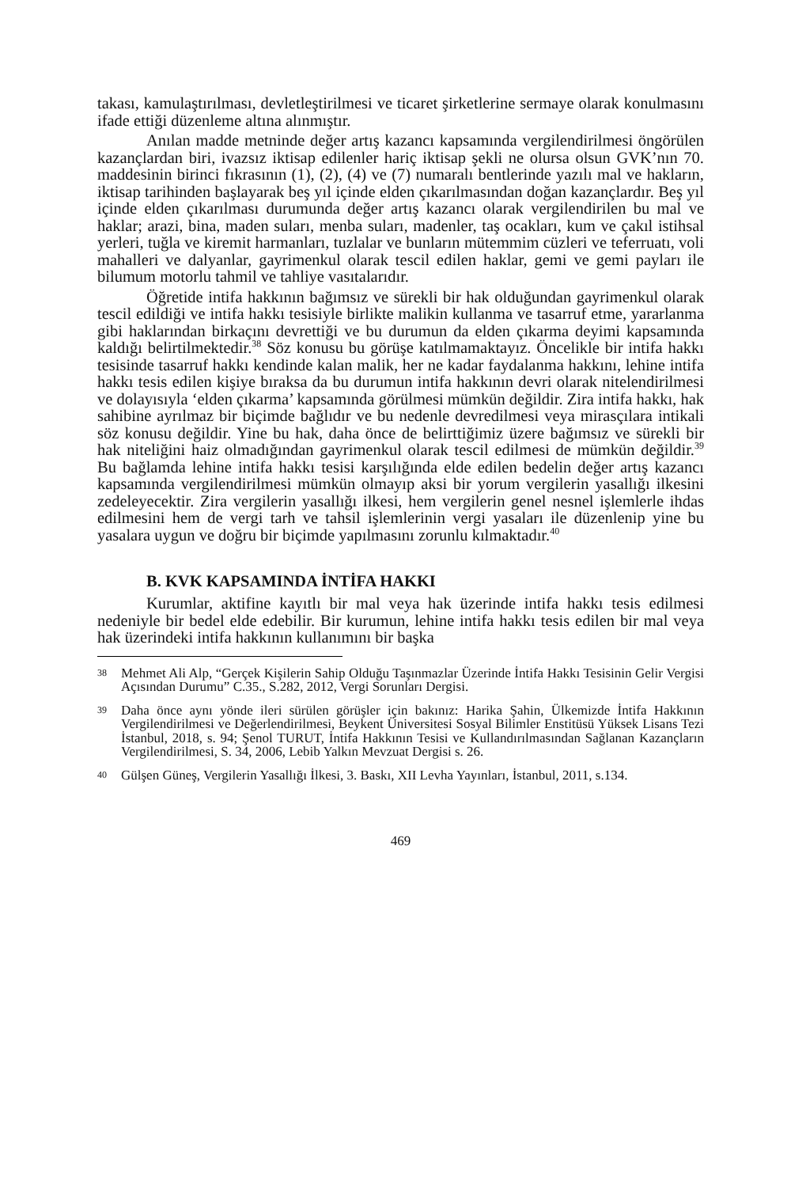takası, kamulaştırılması, devletleştirilmesi ve ticaret şirketlerine sermaye olarak konulmasını ifade ettiği düzenleme altına alınmıştır.
Anılan madde metninde değer artış kazancı kapsamında vergilendirilmesi öngörülen kazançlardan biri, ivazsız iktisap edilenler hariç iktisap şekli ne olursa olsun GVK’nın 70. maddesinin birinci fıkrasının (1), (2), (4) ve (7) numaralı bentlerinde yazılı mal ve hakların, iktisap tarihinden başlayarak beş yıl içinde elden çıkarılmasından doğan kazançlardır. Beş yıl içinde elden çıkarılması durumunda değer artış kazancı olarak vergilendirilen bu mal ve haklar; arazi, bina, maden suları, menba suları, madenler, taş ocakları, kum ve çakıl istihsal yerleri, tuğla ve kiremit harmanları, tuzlalar ve bunların mütemmim cüzleri ve teferruatı, voli mahalleri ve dalyanlar, gayrimenkul olarak tescil edilen haklar, gemi ve gemi payları ile bilumum motorlu tahmil ve tahliye vasıtalarıdır.
Öğretide intifa hakkının bağımsız ve sürekli bir hak olduğundan gayrimenkul olarak tescil edildiği ve intifa hakkı tesisiyle birlikte malikin kullanma ve tasarruf etme, yararlanma gibi haklarından birkaçını devrettiği ve bu durumun da elden çıkarma deyimi kapsamında kaldığı belirtilmektedir.<sup>38</sup> Söz konusu bu görüşe katılmamaktayız. Öncelikle bir intifa hakkı tesisinde tasarruf hakkı kendinde kalan malik, her ne kadar faydalanma hakkını, lehine intifa hakkı tesis edilen kişiye bıraksa da bu durumun intifa hakkının devri olarak nitelendirilmesi ve dolayısıyla ‘elden çıkarma’ kapsamında görülmesi mümkün değildir. Zira intifa hakkı, hak sahibine ayrılmaz bir biçimde bağlıdır ve bu nedenle devredilmesi veya mirasçılara intikali söz konusu değildir. Yine bu hak, daha önce de belirttiğimiz üzere bağımsız ve sürekli bir hak niteliğini haiz olmadığından gayrimenkul olarak tescil edilmesi de mümkün değildir.<sup>39</sup> Bu bağlamda lehine intifa hakkı tesisi karşılığında elde edilen bedelin değer artış kazancı kapsamında vergilendirilmesi mümkün olmayıp aksi bir yorum vergilerin yasallığı ilkesini zedeleyecektir. Zira vergilerin yasallığı ilkesi, hem vergilerin genel nesnel işlemlerle ihdas edilmesini hem de vergi tarh ve tahsil işlemlerinin vergi yasaları ile düzenlenip yine bu yasalara uygun ve doğru bir biçimde yapılmasını zorunlu kılmaktadır.<sup>40</sup>
B. KVK KAPSAMINDA İNTİFA HAKKI
Kurumlar, aktifine kayıtlı bir mal veya hak üzerinde intifa hakkı tesis edilmesi nedeniyle bir bedel elde edebilir. Bir kurumun, lehine intifa hakkı tesis edilen bir mal veya hak üzerindeki intifa hakkının kullanımını bir başka
38
Mehmet Ali Alp, “Gerçek Kişilerin Sahip Olduğu Taşınmazlar Üzerinde İntifa Hakkı Tesisinin Gelir Vergisi Açısından Durumu” C.35., S.282, 2012, Vergi Sorunları Dergisi.
39
Daha önce aynı yönde ileri sürülen görüşler için bakınız: Harika Şahin, Ülkemizde İntifa Hakkının Vergilendirilmesi ve Değerlendirilmesi, Beykent Üniversitesi Sosyal Bilimler Enstitüsü Yüksek Lisans Tezi İstanbul, 2018, s. 94; Şenol TURUT, İntifa Hakkının Tesisi ve Kullandırılmasından Sağlanan Kazançların Vergilendirilmesi, S. 34, 2006, Lebib Yalkın Mevzuat Dergisi s. 26.
40
Gülşen Güneş, Vergilerin Yasallığı İlkesi, 3. Baskı, XII Levha Yayınları, İstanbul, 2011, s.134.
469